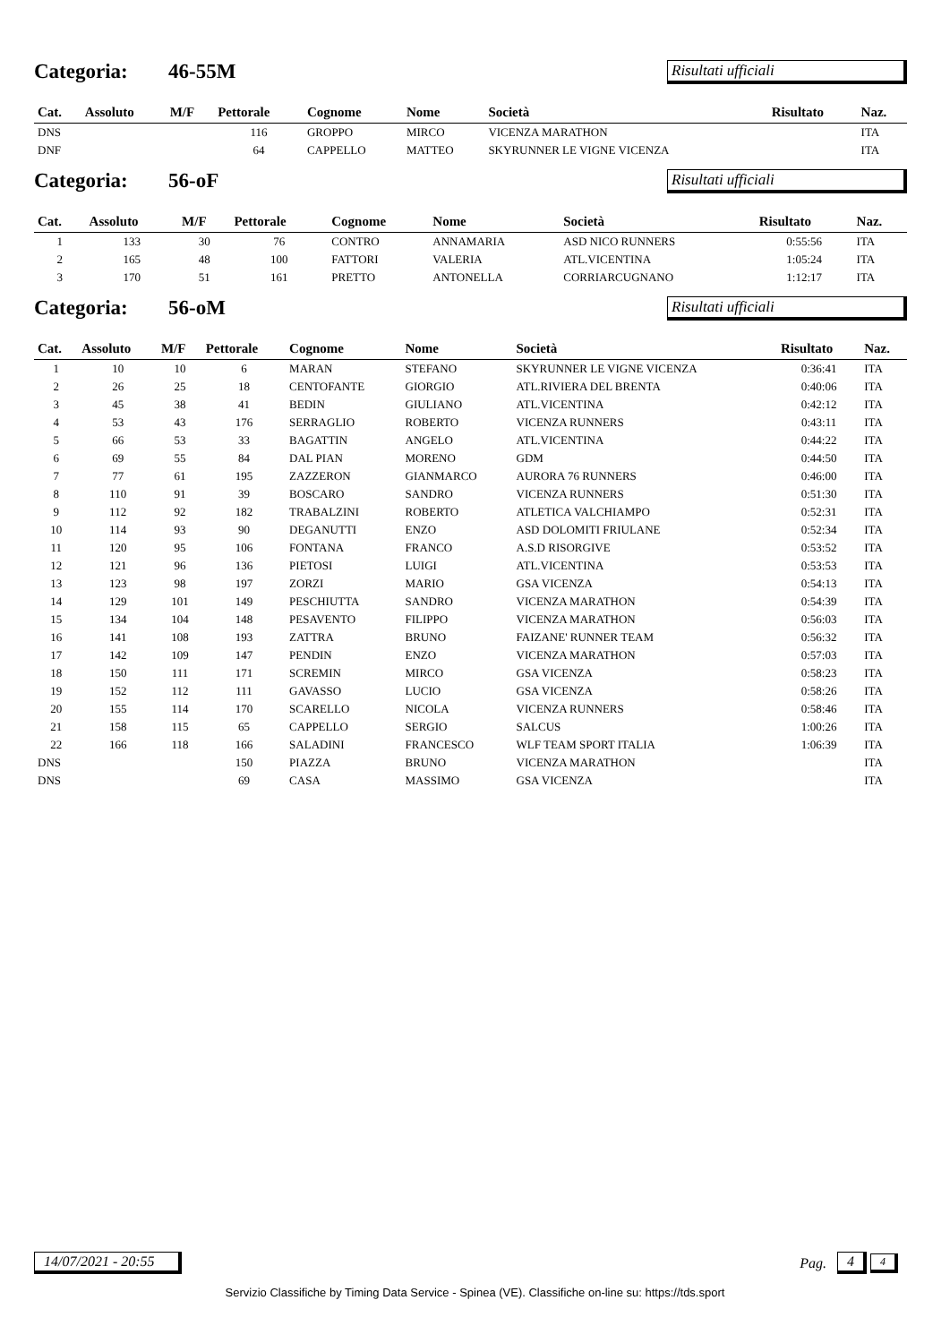Categoria: 46-55M Risultati ufficiali
| Cat. | Assoluto | M/F | Pettorale | Cognome | Nome | Società | Risultato | Naz. |
| --- | --- | --- | --- | --- | --- | --- | --- | --- |
| DNS | | | 116 | GROPPO | MIRCO | VICENZA MARATHON | | ITA |
| DNF | | | 64 | CAPPELLO | MATTEO | SKYRUNNER LE VIGNE VICENZA | | ITA |
Categoria: 56-oF Risultati ufficiali
| Cat. | Assoluto | M/F | Pettorale | Cognome | Nome | Società | Risultato | Naz. |
| --- | --- | --- | --- | --- | --- | --- | --- | --- |
| 1 | 133 | 30 | 76 | CONTRO | ANNAMARIA | ASD NICO RUNNERS | 0:55:56 | ITA |
| 2 | 165 | 48 | 100 | FATTORI | VALERIA | ATL.VICENTINA | 1:05:24 | ITA |
| 3 | 170 | 51 | 161 | PRETTO | ANTONELLA | CORRIARCUGNANO | 1:12:17 | ITA |
Categoria: 56-oM Risultati ufficiali
| Cat. | Assoluto | M/F | Pettorale | Cognome | Nome | Società | Risultato | Naz. |
| --- | --- | --- | --- | --- | --- | --- | --- | --- |
| 1 | 10 | 10 | 6 | MARAN | STEFANO | SKYRUNNER LE VIGNE VICENZA | 0:36:41 | ITA |
| 2 | 26 | 25 | 18 | CENTOFANTE | GIORGIO | ATL.RIVIERA DEL BRENTA | 0:40:06 | ITA |
| 3 | 45 | 38 | 41 | BEDIN | GIULIANO | ATL.VICENTINA | 0:42:12 | ITA |
| 4 | 53 | 43 | 176 | SERRAGLIO | ROBERTO | VICENZA RUNNERS | 0:43:11 | ITA |
| 5 | 66 | 53 | 33 | BAGATTIN | ANGELO | ATL.VICENTINA | 0:44:22 | ITA |
| 6 | 69 | 55 | 84 | DAL PIAN | MORENO | GDM | 0:44:50 | ITA |
| 7 | 77 | 61 | 195 | ZAZZERON | GIANMARCO | AURORA 76 RUNNERS | 0:46:00 | ITA |
| 8 | 110 | 91 | 39 | BOSCARO | SANDRO | VICENZA RUNNERS | 0:51:30 | ITA |
| 9 | 112 | 92 | 182 | TRABALZINI | ROBERTO | ATLETICA VALCHIAMPO | 0:52:31 | ITA |
| 10 | 114 | 93 | 90 | DEGANUTTI | ENZO | ASD DOLOMITI FRIULANE | 0:52:34 | ITA |
| 11 | 120 | 95 | 106 | FONTANA | FRANCO | A.S.D RISORGIVE | 0:53:52 | ITA |
| 12 | 121 | 96 | 136 | PIETOSI | LUIGI | ATL.VICENTINA | 0:53:53 | ITA |
| 13 | 123 | 98 | 197 | ZORZI | MARIO | GSA VICENZA | 0:54:13 | ITA |
| 14 | 129 | 101 | 149 | PESCHIUTTA | SANDRO | VICENZA MARATHON | 0:54:39 | ITA |
| 15 | 134 | 104 | 148 | PESAVENTO | FILIPPO | VICENZA MARATHON | 0:56:03 | ITA |
| 16 | 141 | 108 | 193 | ZATTRA | BRUNO | FAIZANE' RUNNER TEAM | 0:56:32 | ITA |
| 17 | 142 | 109 | 147 | PENDIN | ENZO | VICENZA MARATHON | 0:57:03 | ITA |
| 18 | 150 | 111 | 171 | SCREMIN | MIRCO | GSA VICENZA | 0:58:23 | ITA |
| 19 | 152 | 112 | 111 | GAVASSO | LUCIO | GSA VICENZA | 0:58:26 | ITA |
| 20 | 155 | 114 | 170 | SCARELLO | NICOLA | VICENZA RUNNERS | 0:58:46 | ITA |
| 21 | 158 | 115 | 65 | CAPPELLO | SERGIO | SALCUS | 1:00:26 | ITA |
| 22 | 166 | 118 | 166 | SALADINI | FRANCESCO | WLF TEAM SPORT ITALIA | 1:06:39 | ITA |
| DNS | | | 150 | PIAZZA | BRUNO | VICENZA MARATHON | | ITA |
| DNS | | | 69 | CASA | MASSIMO | GSA VICENZA | | ITA |
14/07/2021 - 20:55 Pag. 4 4
Servizio Classifiche by Timing Data Service - Spinea (VE). Classifiche on-line su: https://tds.sport